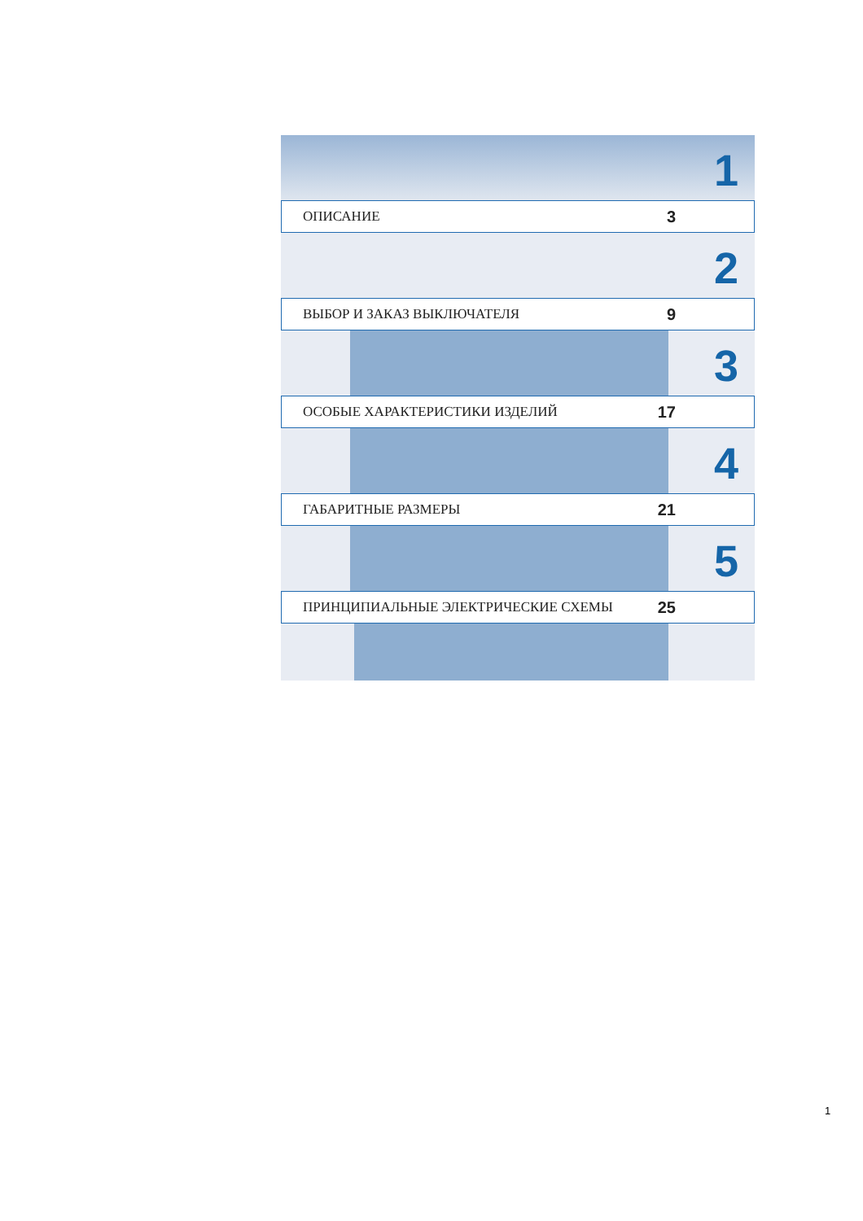1
ОПИСАНИЕ 3
2
ВЫБОР И ЗАКАЗ ВЫКЛЮЧАТЕЛЯ 9
3
ОСОБЫЕ ХАРАКТЕРИСТИКИ ИЗДЕЛИЙ 17
4
ГАБАРИТНЫЕ РАЗМЕРЫ 21
5
ПРИНЦИПИАЛЬНЫЕ ЭЛЕКТРИЧЕСКИЕ СХЕМЫ 25
1